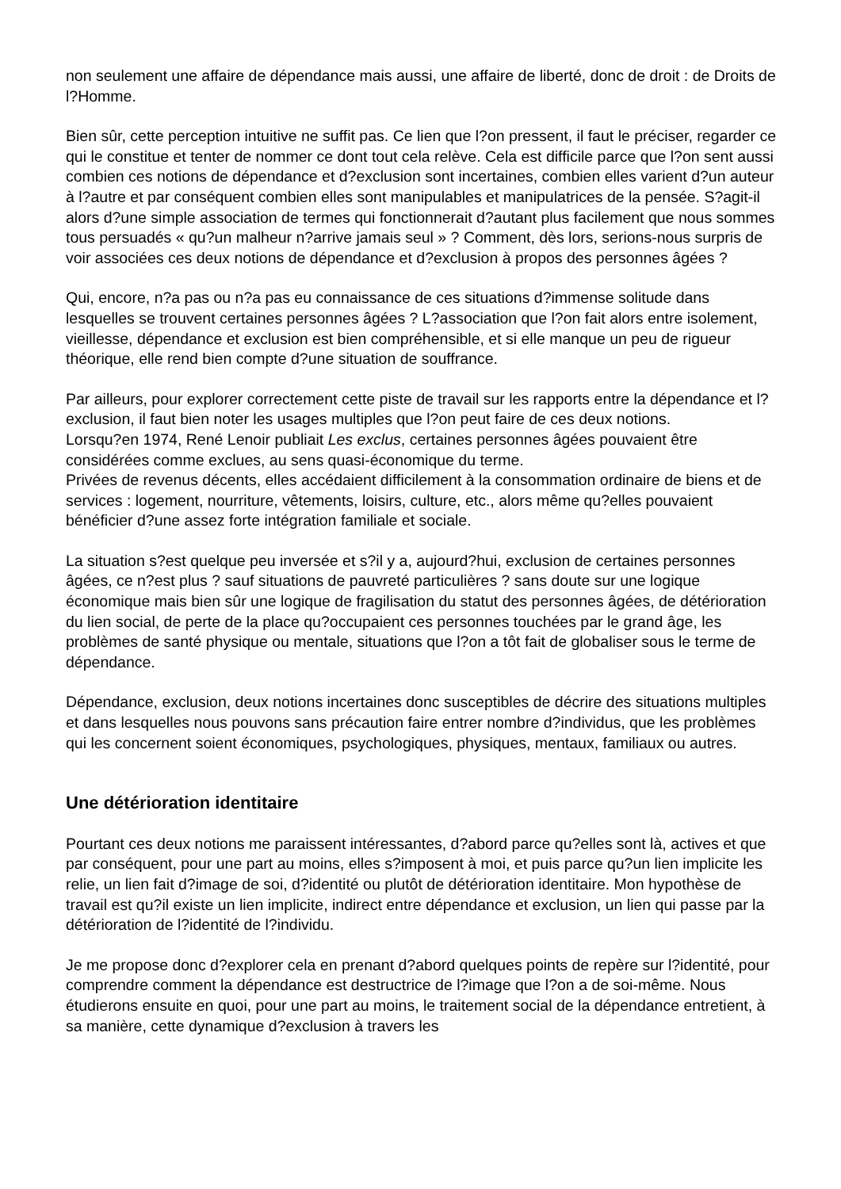non seulement une affaire de dépendance mais aussi, une affaire de liberté, donc de droit : de Droits de l?Homme.
Bien sûr, cette perception intuitive ne suffit pas. Ce lien que l?on pressent, il faut le préciser, regarder ce qui le constitue et tenter de nommer ce dont tout cela relève. Cela est difficile parce que l?on sent aussi combien ces notions de dépendance et d?exclusion sont incertaines, combien elles varient d?un auteur à l?autre et par conséquent combien elles sont manipulables et manipulatrices de la pensée. S?agit-il alors d?une simple association de termes qui fonctionnerait d?autant plus facilement que nous sommes tous persuadés « qu?un malheur n?arrive jamais seul » ? Comment, dès lors, serions-nous surpris de voir associées ces deux notions de dépendance et d?exclusion à propos des personnes âgées ?
Qui, encore, n?a pas ou n?a pas eu connaissance de ces situations d?immense solitude dans lesquelles se trouvent certaines personnes âgées ? L?association que l?on fait alors entre isolement, vieillesse, dépendance et exclusion est bien compréhensible, et si elle manque un peu de rigueur théorique, elle rend bien compte d?une situation de souffrance.
Par ailleurs, pour explorer correctement cette piste de travail sur les rapports entre la dépendance et l?exclusion, il faut bien noter les usages multiples que l?on peut faire de ces deux notions.
Lorsqu?en 1974, René Lenoir publiait Les exclus, certaines personnes âgées pouvaient être considérées comme exclues, au sens quasi-économique du terme.
Privées de revenus décents, elles accédaient difficilement à la consommation ordinaire de biens et de services : logement, nourriture, vêtements, loisirs, culture, etc., alors même qu?elles pouvaient bénéficier d?une assez forte intégration familiale et sociale.
La situation s?est quelque peu inversée et s?il y a, aujourd?hui, exclusion de certaines personnes âgées, ce n?est plus ? sauf situations de pauvreté particulières ? sans doute sur une logique économique mais bien sûr une logique de fragilisation du statut des personnes âgées, de détérioration du lien social, de perte de la place qu?occupaient ces personnes touchées par le grand âge, les problèmes de santé physique ou mentale, situations que l?on a tôt fait de globaliser sous le terme de dépendance.
Dépendance, exclusion, deux notions incertaines donc susceptibles de décrire des situations multiples et dans lesquelles nous pouvons sans précaution faire entrer nombre d?individus, que les problèmes qui les concernent soient économiques, psychologiques, physiques, mentaux, familiaux ou autres.
Une détérioration identitaire
Pourtant ces deux notions me paraissent intéressantes, d?abord parce qu?elles sont là, actives et que par conséquent, pour une part au moins, elles s?imposent à moi, et puis parce qu?un lien implicite les relie, un lien fait d?image de soi, d?identité ou plutôt de détérioration identitaire. Mon hypothèse de travail est qu?il existe un lien implicite, indirect entre dépendance et exclusion, un lien qui passe par la détérioration de l?identité de l?individu.
Je me propose donc d?explorer cela en prenant d?abord quelques points de repère sur l?identité, pour comprendre comment la dépendance est destructrice de l?image que l?on a de soi-même. Nous étudierons ensuite en quoi, pour une part au moins, le traitement social de la dépendance entretient, à sa manière, cette dynamique d?exclusion à travers les